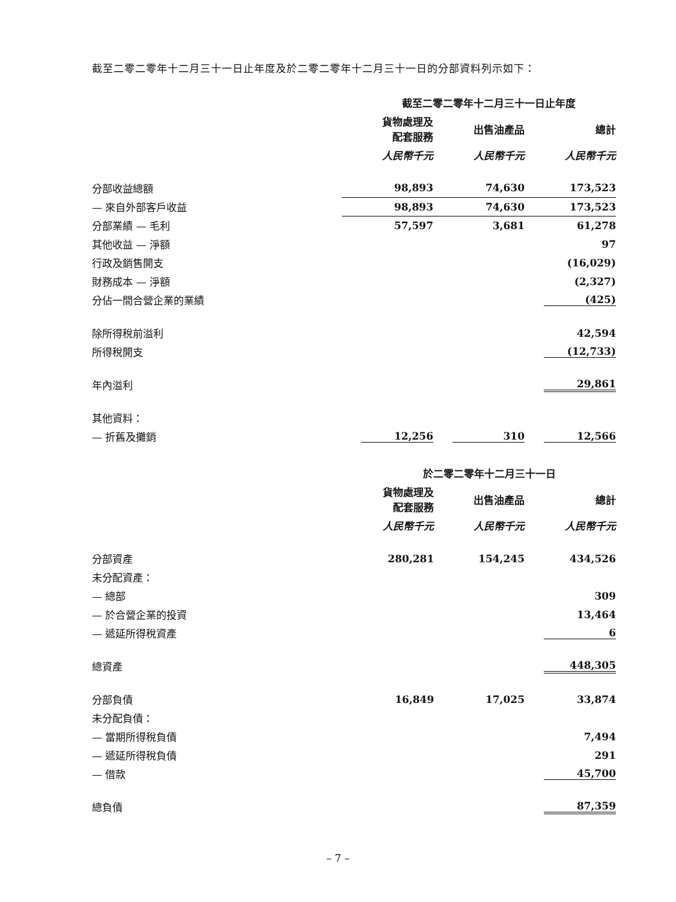截至二零二零年十二月三十一日止年度及於二零二零年十二月三十一日的分部資料列示如下：
| | 截至二零二零年十二月三十一日止年度 | | |
| | 貨物處理及 配套服務 | 出售油產品 | 總計 |
| | 人民幣千元 | 人民幣千元 | 人民幣千元 |
| 分部收益總額 | 98,893 | 74,630 | 173,523 |
| — 來自外部客戶收益 | 98,893 | 74,630 | 173,523 |
| 分部業績 — 毛利 | 57,597 | 3,681 | 61,278 |
| 其他收益 — 淨額 | | | 97 |
| 行政及銷售開支 | | | (16,029) |
| 財務成本 — 淨額 | | | (2,327) |
| 分佔一間合營企業的業績 | | | (425) |
| 除所得稅前溢利 | | | 42,594 |
| 所得稅開支 | | | (12,733) |
| 年內溢利 | | | 29,861 |
| 其他資料： | | | |
| — 折舊及攤銷 | 12,256 | 310 | 12,566 |
| | 於二零二零年十二月三十一日 | | |
| | 貨物處理及 配套服務 | 出售油產品 | 總計 |
| | 人民幣千元 | 人民幣千元 | 人民幣千元 |
| 分部資產 | 280,281 | 154,245 | 434,526 |
| 未分配資產： | | | |
| — 總部 | | | 309 |
| — 於合營企業的投資 | | | 13,464 |
| — 遞延所得稅資產 | | | 6 |
| 總資產 | | | 448,305 |
| 分部負債 | 16,849 | 17,025 | 33,874 |
| 未分配負債： | | | |
| — 當期所得稅負債 | | | 7,494 |
| — 遞延所得稅負債 | | | 291 |
| — 借款 | | | 45,700 |
| 總負債 | | | 87,359 |
– 7 –